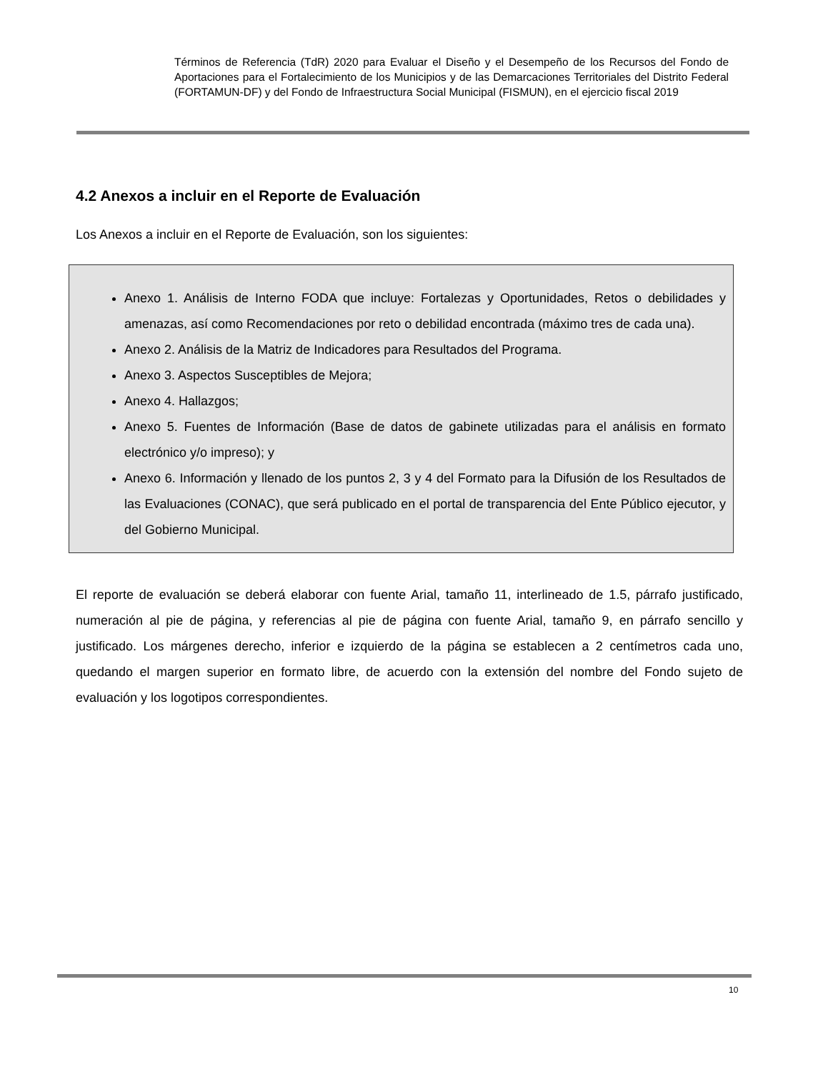Términos de Referencia (TdR) 2020 para Evaluar el Diseño y el Desempeño de los Recursos del Fondo de Aportaciones para el Fortalecimiento de los Municipios y de las Demarcaciones Territoriales del Distrito Federal (FORTAMUN-DF) y del Fondo de Infraestructura Social Municipal (FISMUN), en el ejercicio fiscal 2019
4.2 Anexos a incluir en el Reporte de Evaluación
Los Anexos a incluir en el Reporte de Evaluación, son los siguientes:
Anexo 1. Análisis de Interno FODA que incluye: Fortalezas y Oportunidades, Retos o debilidades y amenazas, así como Recomendaciones por reto o debilidad encontrada (máximo tres de cada una).
Anexo 2. Análisis de la Matriz de Indicadores para Resultados del Programa.
Anexo 3. Aspectos Susceptibles de Mejora;
Anexo 4. Hallazgos;
Anexo 5. Fuentes de Información (Base de datos de gabinete utilizadas para el análisis en formato electrónico y/o impreso); y
Anexo 6. Información y llenado de los puntos 2, 3 y 4 del Formato para la Difusión de los Resultados de las Evaluaciones (CONAC), que será publicado en el portal de transparencia del Ente Público ejecutor, y del Gobierno Municipal.
El reporte de evaluación se deberá elaborar con fuente Arial, tamaño 11, interlineado de 1.5, párrafo justificado, numeración al pie de página, y referencias al pie de página con fuente Arial, tamaño 9, en párrafo sencillo y justificado. Los márgenes derecho, inferior e izquierdo de la página se establecen a 2 centímetros cada uno, quedando el margen superior en formato libre, de acuerdo con la extensión del nombre del Fondo sujeto de evaluación y los logotipos correspondientes.
10